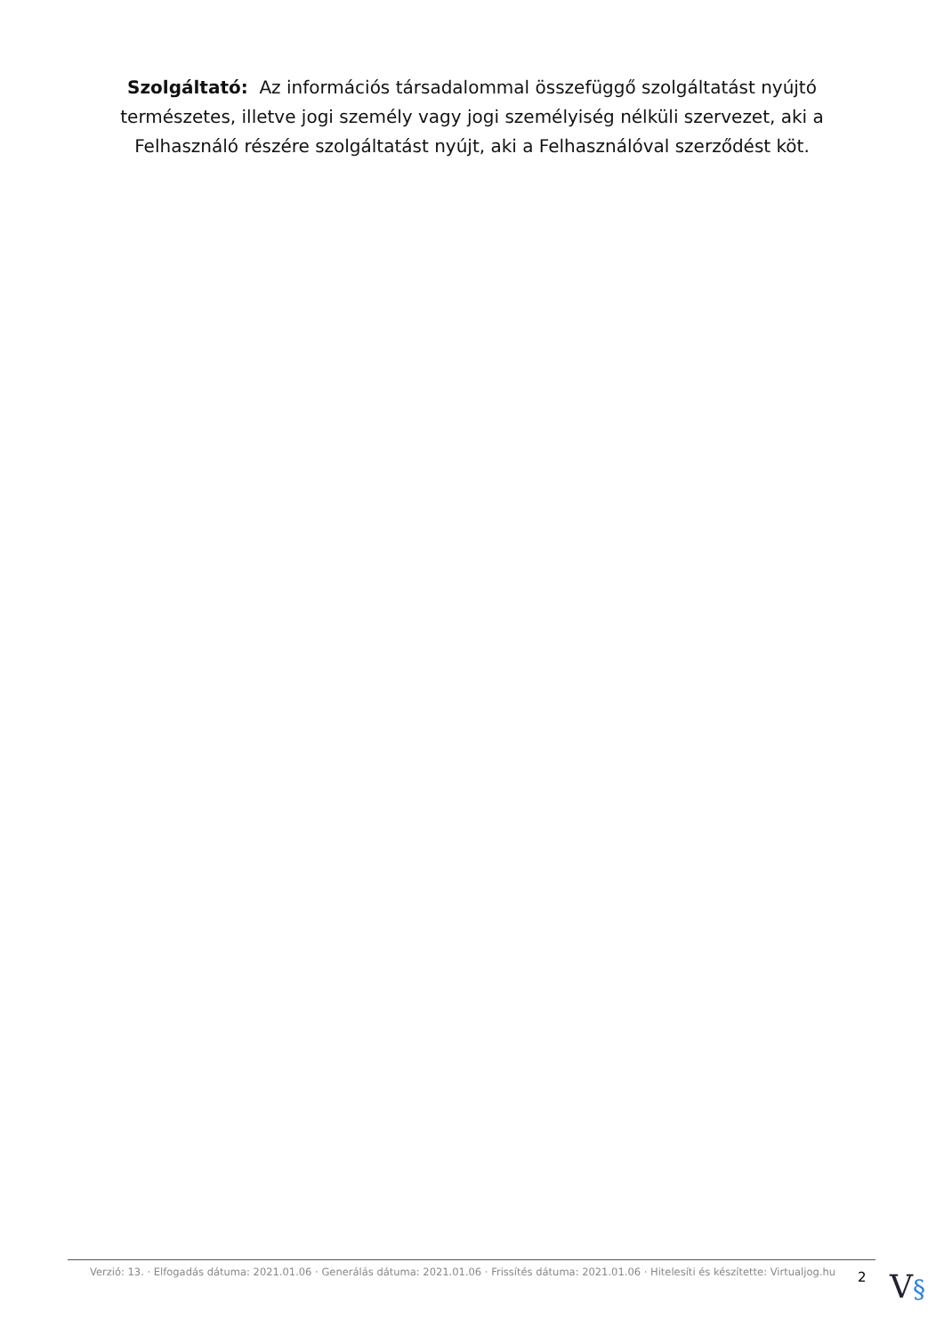Szolgáltató: Az információs társadalommal összefüggő szolgáltatást nyújtó természetes, illetve jogi személy vagy jogi személyiség nélküli szervezet, aki a Felhasználó részére szolgáltatást nyújt, aki a Felhasználóval szerződést köt.
Verzió: 13. · Elfogadás dátuma: 2021.01.06 · Generálás dátuma: 2021.01.06 · Frissítés dátuma: 2021.01.06 · Hitelesíti és készítette: Virtualjog.hu
2
V§